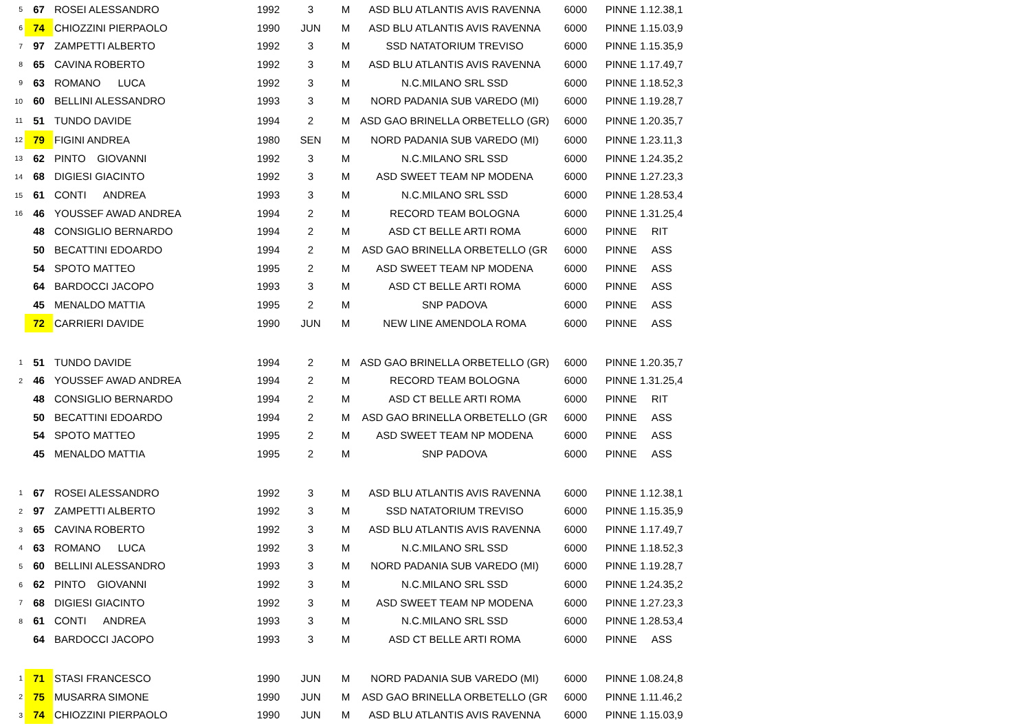| 5 | 67 | ROSEI ALESSANDRO | 1992 | 3 | M | ASD BLU ATLANTIS AVIS RAVENNA | 6000 | PINNE | 1.12.38,1 |
| 6 | 74 | CHIOZZINI PIERPAOLO | 1990 | JUN | M | ASD BLU ATLANTIS AVIS RAVENNA | 6000 | PINNE | 1.15.03,9 |
| 7 | 97 | ZAMPETTI ALBERTO | 1992 | 3 | M | SSD NATATORIUM TREVISO | 6000 | PINNE | 1.15.35,9 |
| 8 | 65 | CAVINA ROBERTO | 1992 | 3 | M | ASD BLU ATLANTIS AVIS RAVENNA | 6000 | PINNE | 1.17.49,7 |
| 9 | 63 | ROMANO LUCA | 1992 | 3 | M | N.C.MILANO SRL SSD | 6000 | PINNE | 1.18.52,3 |
| 10 | 60 | BELLINI ALESSANDRO | 1993 | 3 | M | NORD PADANIA SUB VAREDO (MI) | 6000 | PINNE | 1.19.28,7 |
| 11 | 51 | TUNDO DAVIDE | 1994 | 2 | M | ASD GAO BRINELLA ORBETELLO (GR) | 6000 | PINNE | 1.20.35,7 |
| 12 | 79 | FIGINI ANDREA | 1980 | SEN | M | NORD PADANIA SUB VAREDO (MI) | 6000 | PINNE | 1.23.11,3 |
| 13 | 62 | PINTO GIOVANNI | 1992 | 3 | M | N.C.MILANO SRL SSD | 6000 | PINNE | 1.24.35,2 |
| 14 | 68 | DIGIESI GIACINTO | 1992 | 3 | M | ASD SWEET TEAM NP MODENA | 6000 | PINNE | 1.27.23,3 |
| 15 | 61 | CONTI ANDREA | 1993 | 3 | M | N.C.MILANO SRL SSD | 6000 | PINNE | 1.28.53,4 |
| 16 | 46 | YOUSSEF AWAD ANDREA | 1994 | 2 | M | RECORD TEAM BOLOGNA | 6000 | PINNE | 1.31.25,4 |
| | 48 | CONSIGLIO BERNARDO | 1994 | 2 | M | ASD CT BELLE ARTI ROMA | 6000 | PINNE | RIT |
| | 50 | BECATTINI EDOARDO | 1994 | 2 | M | ASD GAO BRINELLA ORBETELLO (GR | 6000 | PINNE | ASS |
| | 54 | SPOTO MATTEO | 1995 | 2 | M | ASD SWEET TEAM NP MODENA | 6000 | PINNE | ASS |
| | 64 | BARDOCCI JACOPO | 1993 | 3 | M | ASD CT BELLE ARTI ROMA | 6000 | PINNE | ASS |
| | 45 | MENALDO MATTIA | 1995 | 2 | M | SNP PADOVA | 6000 | PINNE | ASS |
| | 72 | CARRIERI DAVIDE | 1990 | JUN | M | NEW LINE AMENDOLA ROMA | 6000 | PINNE | ASS |
| 1 | 51 | TUNDO DAVIDE | 1994 | 2 | M | ASD GAO BRINELLA ORBETELLO (GR) | 6000 | PINNE | 1.20.35,7 |
| 2 | 46 | YOUSSEF AWAD ANDREA | 1994 | 2 | M | RECORD TEAM BOLOGNA | 6000 | PINNE | 1.31.25,4 |
| | 48 | CONSIGLIO BERNARDO | 1994 | 2 | M | ASD CT BELLE ARTI ROMA | 6000 | PINNE | RIT |
| | 50 | BECATTINI EDOARDO | 1994 | 2 | M | ASD GAO BRINELLA ORBETELLO (GR | 6000 | PINNE | ASS |
| | 54 | SPOTO MATTEO | 1995 | 2 | M | ASD SWEET TEAM NP MODENA | 6000 | PINNE | ASS |
| | 45 | MENALDO MATTIA | 1995 | 2 | M | SNP PADOVA | 6000 | PINNE | ASS |
| 1 | 67 | ROSEI ALESSANDRO | 1992 | 3 | M | ASD BLU ATLANTIS AVIS RAVENNA | 6000 | PINNE | 1.12.38,1 |
| 2 | 97 | ZAMPETTI ALBERTO | 1992 | 3 | M | SSD NATATORIUM TREVISO | 6000 | PINNE | 1.15.35,9 |
| 3 | 65 | CAVINA ROBERTO | 1992 | 3 | M | ASD BLU ATLANTIS AVIS RAVENNA | 6000 | PINNE | 1.17.49,7 |
| 4 | 63 | ROMANO LUCA | 1992 | 3 | M | N.C.MILANO SRL SSD | 6000 | PINNE | 1.18.52,3 |
| 5 | 60 | BELLINI ALESSANDRO | 1993 | 3 | M | NORD PADANIA SUB VAREDO (MI) | 6000 | PINNE | 1.19.28,7 |
| 6 | 62 | PINTO GIOVANNI | 1992 | 3 | M | N.C.MILANO SRL SSD | 6000 | PINNE | 1.24.35,2 |
| 7 | 68 | DIGIESI GIACINTO | 1992 | 3 | M | ASD SWEET TEAM NP MODENA | 6000 | PINNE | 1.27.23,3 |
| 8 | 61 | CONTI ANDREA | 1993 | 3 | M | N.C.MILANO SRL SSD | 6000 | PINNE | 1.28.53,4 |
| | 64 | BARDOCCI JACOPO | 1993 | 3 | M | ASD CT BELLE ARTI ROMA | 6000 | PINNE | ASS |
| 1 | 71 | STASI FRANCESCO | 1990 | JUN | M | NORD PADANIA SUB VAREDO (MI) | 6000 | PINNE | 1.08.24,8 |
| 2 | 75 | MUSARRA SIMONE | 1990 | JUN | M | ASD GAO BRINELLA ORBETELLO (GR | 6000 | PINNE | 1.11.46,2 |
| 3 | 74 | CHIOZZINI PIERPAOLO | 1990 | JUN | M | ASD BLU ATLANTIS AVIS RAVENNA | 6000 | PINNE | 1.15.03,9 |